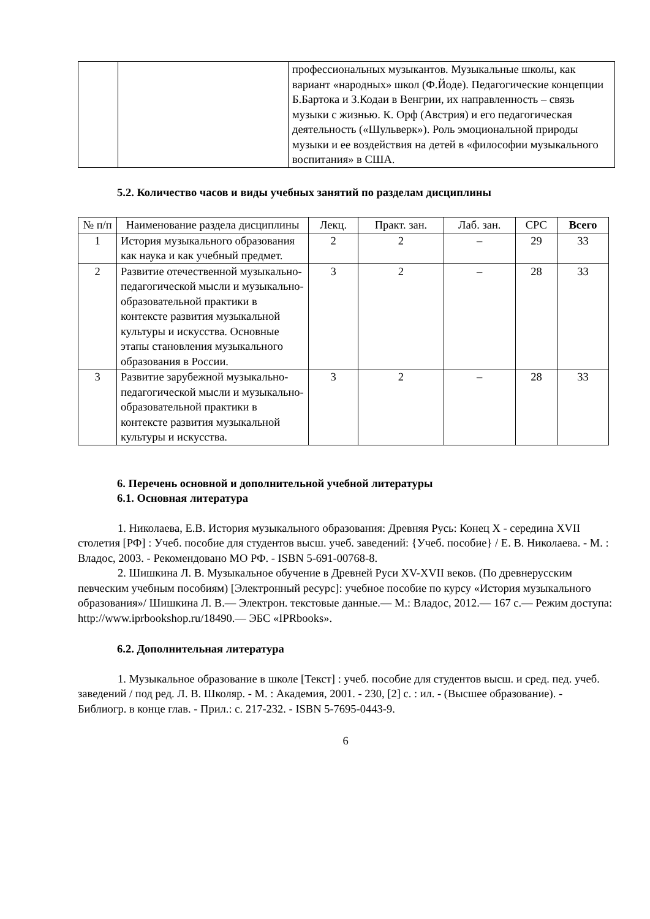| | | профессиональных музыкантов. Музыкальные школы, как вариант «народных» школ (Ф.Йоде). Педагогические концепции Б.Бартока и З.Кодаи в Венгрии, их направленность – связь музыки с жизнью. К. Орф (Австрия) и его педагогическая деятельность («Шульверк»). Роль эмоциональной природы музыки и ее воздействия на детей в «философии музыкального воспитания» в США. |
5.2. Количество часов и виды учебных занятий по разделам дисциплины
| № п/п | Наименование раздела дисциплины | Лекц. | Практ. зан. | Лаб. зан. | СРС | Всего |
| --- | --- | --- | --- | --- | --- | --- |
| 1 | История музыкального образования как наука и как учебный предмет. | 2 | 2 | – | 29 | 33 |
| 2 | Развитие отечественной музыкально-педагогической мысли и музыкально-образовательной практики в контексте развития музыкальной культуры и искусства. Основные этапы становления музыкального образования в России. | 3 | 2 | – | 28 | 33 |
| 3 | Развитие зарубежной музыкально-педагогической мысли и музыкально-образовательной практики в контексте развития музыкальной культуры и искусства. | 3 | 2 | – | 28 | 33 |
6. Перечень основной и дополнительной учебной литературы
6.1. Основная литература
1. Николаева, Е.В. История музыкального образования: Древняя Русь: Конец X - середина XVII столетия [РФ] : Учеб. пособие для студентов высш. учеб. заведений: {Учеб. пособие} / Е. В. Николаева. - М. : Владос, 2003. - Рекомендовано МО РФ. - ISBN 5-691-00768-8.
2. Шишкина Л. В. Музыкальное обучение в Древней Руси XV-XVII веков. (По древнерусским певческим учебным пособиям) [Электронный ресурс]: учебное пособие по курсу «История музыкального образования»/ Шишкина Л. В.— Электрон. текстовые данные.— М.: Владос, 2012.— 167 c.— Режим доступа: http://www.iprbookshop.ru/18490.— ЭБС «IPRbooks».
6.2. Дополнительная литература
1. Музыкальное образование в школе [Текст] : учеб. пособие для студентов высш. и сред. пед. учеб. заведений / под ред. Л. В. Школяр. - М. : Академия, 2001. - 230, [2] с. : ил. - (Высшее образование). - Библиогр. в конце глав. - Прил.: с. 217-232. - ISBN 5-7695-0443-9.
6